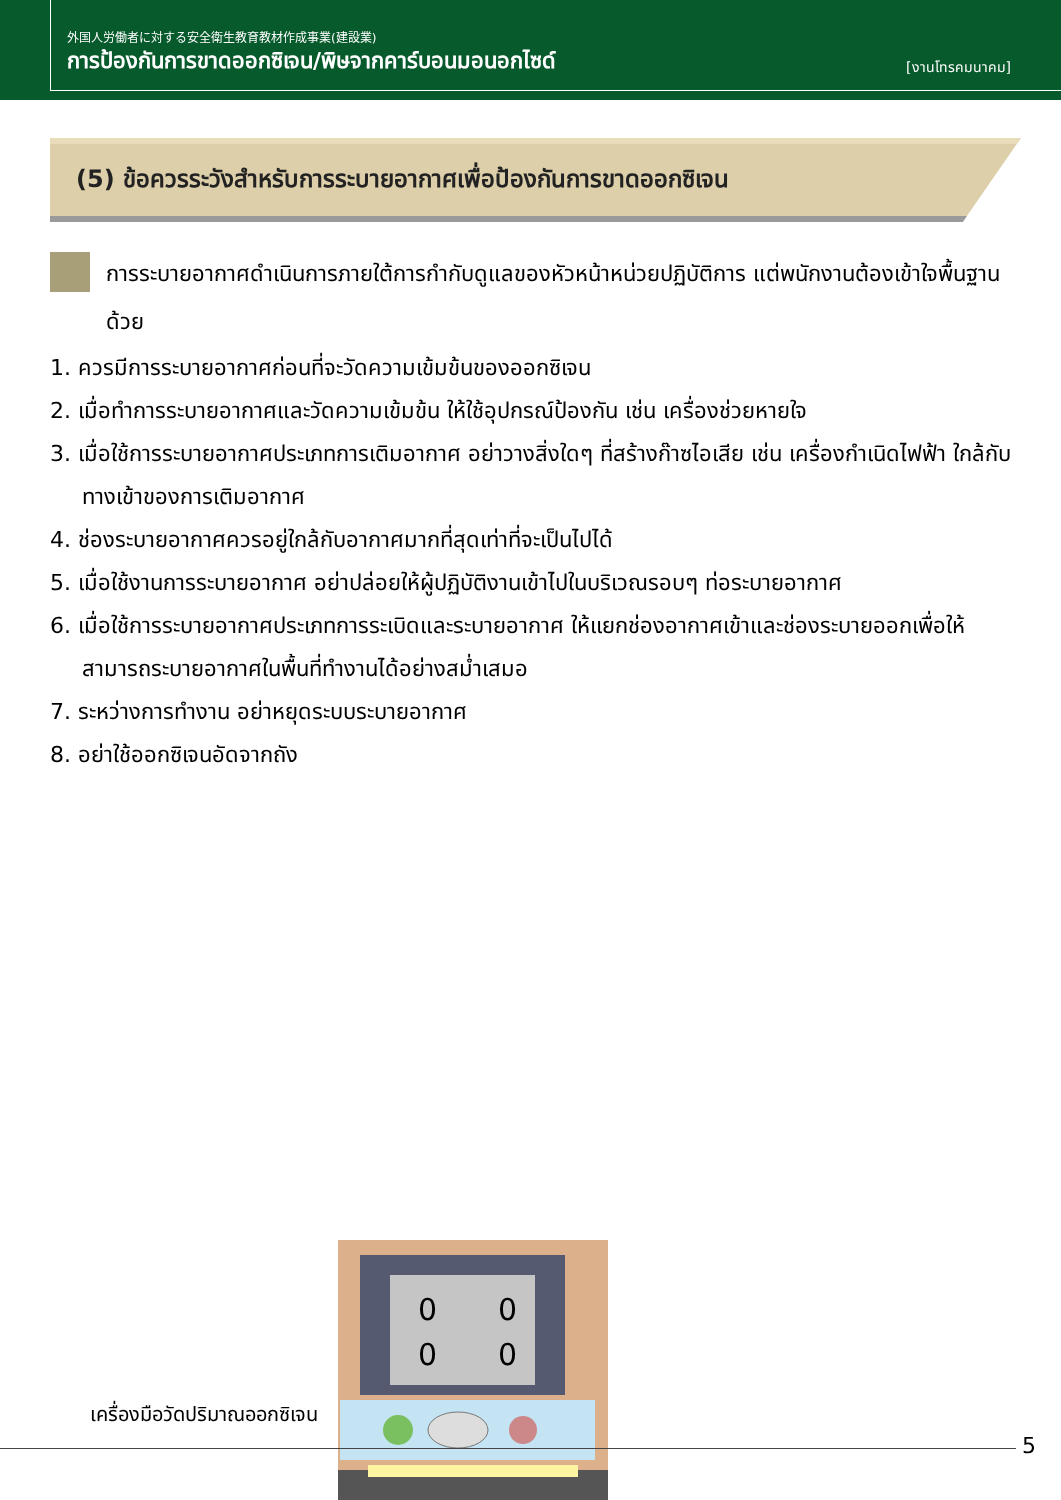外国人労働者に対する安全衛生教育教材作成事業(建設業)
การป้องกันการขาดออกซิเจน/พิษจากคาร์บอนมอนอกไซด์ [งานโทรคมนาคม]
(5) ข้อควรระวังสำหรับการระบายอากาศเพื่อป้องกันการขาดออกซิเจน
การระบายอากาศดำเนินการภายใต้การกำกับดูแลของหัวหน้าหน่วยปฏิบัติการ แต่พนักงานต้องเข้าใจพื้นฐานด้วย
1. ควรมีการระบายอากาศก่อนที่จะวัดความเข้มข้นของออกซิเจน
2. เมื่อทำการระบายอากาศและวัดความเข้มข้น ให้ใช้อุปกรณ์ป้องกัน เช่น เครื่องช่วยหายใจ
3. เมื่อใช้การระบายอากาศประเภทการเติมอากาศ อย่าวางสิ่งใดๆ ที่สร้างก๊าซไอเสีย เช่น เครื่องกำเนิดไฟฟ้า ใกล้กับทางเข้าของการเติมอากาศ
4. ช่องระบายอากาศควรอยู่ใกล้กับอากาศมากที่สุดเท่าที่จะเป็นไปได้
5. เมื่อใช้งานการระบายอากาศ อย่าปล่อยให้ผู้ปฏิบัติงานเข้าไปในบริเวณรอบๆ ท่อระบายอากาศ
6. เมื่อใช้การระบายอากาศประเภทการระเบิดและระบายอากาศ ให้แยกช่องอากาศเข้าและช่องระบายออกเพื่อให้สามารถระบายอากาศในพื้นที่ทำงานได้อย่างสม่ำเสมอ
7. ระหว่างการทำงาน อย่าหยุดระบบระบายอากาศ
8. อย่าใช้ออกซิเจนอัดจากถัง
เครื่องมือวัดปริมาณออกซิเจน
0
0
0
0
5